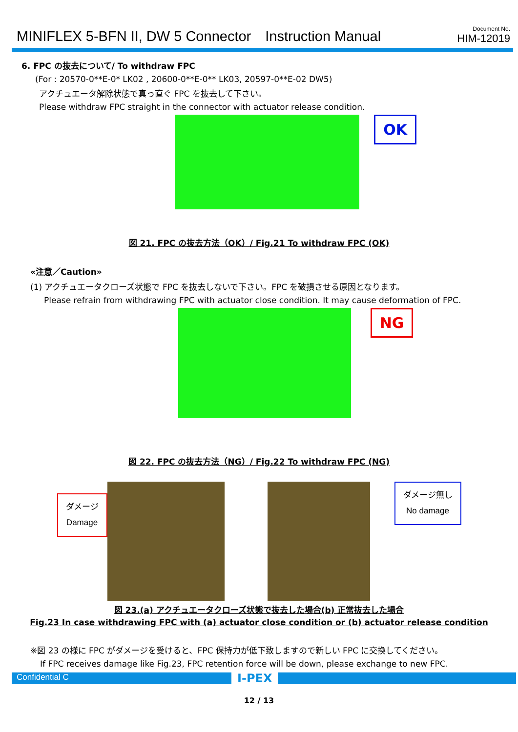MINIFLEX 5-BFN II, DW 5 Connector　Instruction Manual
Document No.
HIM-12019
6. FPC の抜去について/ To withdraw FPC
(For : 20570-0**E-0* LK02 , 20600-0**E-0** LK03, 20597-0**E-02 DW5)
アクチュエータ解除状態で真っ直ぐ FPC を抜去して下さい。
Please withdraw FPC straight in the connector with actuator release condition.
OK
図 21. FPC の抜去方法（OK）/ Fig.21 To withdraw FPC (OK)
«注意／Caution»
(1) アクチュエータクローズ状態で FPC を抜去しないで下さい。FPC を破損させる原因となります。
Please refrain from withdrawing FPC with actuator close condition. It may cause deformation of FPC.
NG
図 22. FPC の抜去方法（NG）/ Fig.22 To withdraw FPC (NG)
ダメージ
Damage ダメージ無し
No damage
図 23.(a) アクチュエータクローズ状態で抜去した場合(b) 正常抜去した場合
Fig.23 In case withdrawing FPC with (a) actuator close condition or (b) actuator release condition
※図 23 の様に FPC がダメージを受けると、FPC 保持力が低下致しますので新しい FPC に交換してください。
If FPC receives damage like Fig.23, FPC retention force will be down, please exchange to new FPC.
Confidential C
I-PEX
12 / 13